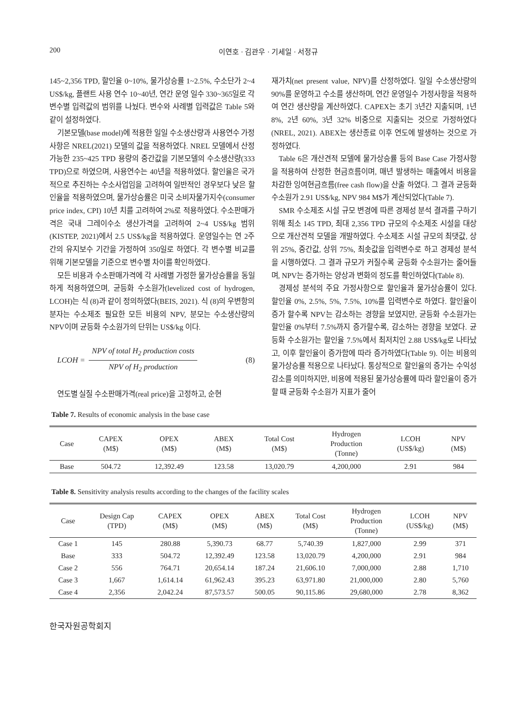200 이연호 · 김관우 · 기세일 · 서정규
145~2,356 TPD, 할인율 0~10%, 물가상승률 1~2.5%, 수소단가 2~4 US$/kg, 플랜트 사용 연수 10~40년, 연간 운영 일수 330~365일로 각 변수별 입력값의 범위를 나눴다. 변수와 사례별 입력값은 Table 5와 같이 설정하였다.
기본모델(base model)에 적용한 일일 수소생산량과 사용연수 가정사항은 NREL(2021) 모델의 값을 적용하였다. NREL 모델에서 산정 가능한 235~425 TPD 용량의 중간값을 기본모델의 수소생산량(333 TPD)으로 하였으며, 사용연수는 40년을 적용하였다. 할인율은 국가적으로 추진하는 수소사업임을 고려하여 일반적인 경우보다 낮은 할인율을 적용하였으며, 물가상승률은 미국 소비자물가지수(consumer price index, CPI) 10년 치를 고려하여 2%로 적용하였다. 수소판매가격은 국내 그레이수소 생산가격을 고려하여 2~4 US$/kg 범위(KISTEP, 2021)에서 2.5 US$/kg을 적용하였다. 운영일수는 연 2주간의 유지보수 기간을 가정하여 350일로 하였다. 각 변수별 비교를 위해 기본모델을 기준으로 변수별 차이를 확인하였다.
모든 비용과 수소판매가격에 각 사례별 가정한 물가상승률을 동일하게 적용하였으며, 균등화 수소원가(levelized cost of hydrogen, LCOH)는 식 (8)과 같이 정의하였다(BEIS, 2021). 식 (8)의 우변항의 분자는 수소제조 필요한 모든 비용의 NPV, 분모는 수소생산량의 NPV이며 균등화 수소원가의 단위는 US$/kg 이다.
LCOH = NPV of total H<sub>2</sub> production costs NPV of H<sub>2</sub> production (8)
연도별 실질 수소판매가격(real price)을 고정하고, 순현
재가치(net present value, NPV)를 산정하였다. 일일 수소생산량의 90%를 운영하고 수소를 생산하며, 연간 운영일수 가정사항을 적용하여 연간 생산량을 계산하였다. CAPEX는 초기 3년간 지출되며, 1년 8%, 2년 60%, 3년 32% 비중으로 지출되는 것으로 가정하였다(NREL, 2021). ABEX는 생산종료 이후 연도에 발생하는 것으로 가정하였다.
Table 6은 개산견적 모델에 물가상승률 등의 Base Case 가정사항을 적용하여 산정한 현금흐름이며, 매년 발생하는 매출에서 비용을 차감한 잉여현금흐름(free cash flow)을 산출 하였다. 그 결과 균등화 수소원가 2.91 US$/kg, NPV 984 M$가 계산되었다(Table 7).
SMR 수소제조 시설 규모 변경에 따른 경제성 분석 결과를 구하기 위해 최소 145 TPD, 최대 2,356 TPD 규모의 수소제조 시설을 대상으로 개산견적 모델을 개발하였다. 수소제조 시설 규모의 최댓값, 상위 25%, 중간값, 상위 75%, 최솟값을 입력변수로 하고 경제성 분석을 시행하였다. 그 결과 규모가 커질수록 균등화 수소원가는 줄어들며, NPV는 증가하는 양상과 변화의 정도를 확인하였다(Table 8).
경제성 분석의 주요 가정사항으로 할인율과 물가상승률이 있다. 할인율 0%, 2.5%, 5%, 7.5%, 10%를 입력변수로 하였다. 할인율이 증가 할수록 NPV는 감소하는 경향을 보였지만, 균등화 수소원가는 할인율 0%부터 7.5%까지 증가할수록, 감소하는 경향을 보였다. 균등화 수소원가는 할인율 7.5%에서 최저치인 2.88 US$/kg로 나타났고, 이후 할인율이 증가함에 따라 증가하였다(Table 9). 이는 비용의 물가상승률 적용으로 나타났다. 통상적으로 할인율의 증가는 수익성 감소를 의미하지만, 비용에 적용된 물가상승률에 따라 할인율이 증가 할 때 균등화 수소원가 지표가 줄어
Table 7. Results of economic analysis in the base case
| Case | CAPEX (M$) | OPEX (M$) | ABEX (M$) | Total Cost (M$) | Hydrogen Production (Tonne) | LCOH (US$/kg) | NPV (M$) |
| --- | --- | --- | --- | --- | --- | --- | --- |
| Base | 504.72 | 12,392.49 | 123.58 | 13,020.79 | 4,200,000 | 2.91 | 984 |
Table 8. Sensitivity analysis results according to the changes of the facility scales
| Case | Design Cap (TPD) | CAPEX (M$) | OPEX (M$) | ABEX (M$) | Total Cost (M$) | Hydrogen Production (Tonne) | LCOH (US$/kg) | NPV (M$) |
| --- | --- | --- | --- | --- | --- | --- | --- | --- |
| Case 1 | 145 | 280.88 | 5,390.73 | 68.77 | 5,740.39 | 1,827,000 | 2.99 | 371 |
| Base | 333 | 504.72 | 12,392.49 | 123.58 | 13,020.79 | 4,200,000 | 2.91 | 984 |
| Case 2 | 556 | 764.71 | 20,654.14 | 187.24 | 21,606.10 | 7,000,000 | 2.88 | 1,710 |
| Case 3 | 1,667 | 1,614.14 | 61,962.43 | 395.23 | 63,971.80 | 21,000,000 | 2.80 | 5,760 |
| Case 4 | 2,356 | 2,042.24 | 87,573.57 | 500.05 | 90,115.86 | 29,680,000 | 2.78 | 8,362 |
한국자원공학회지